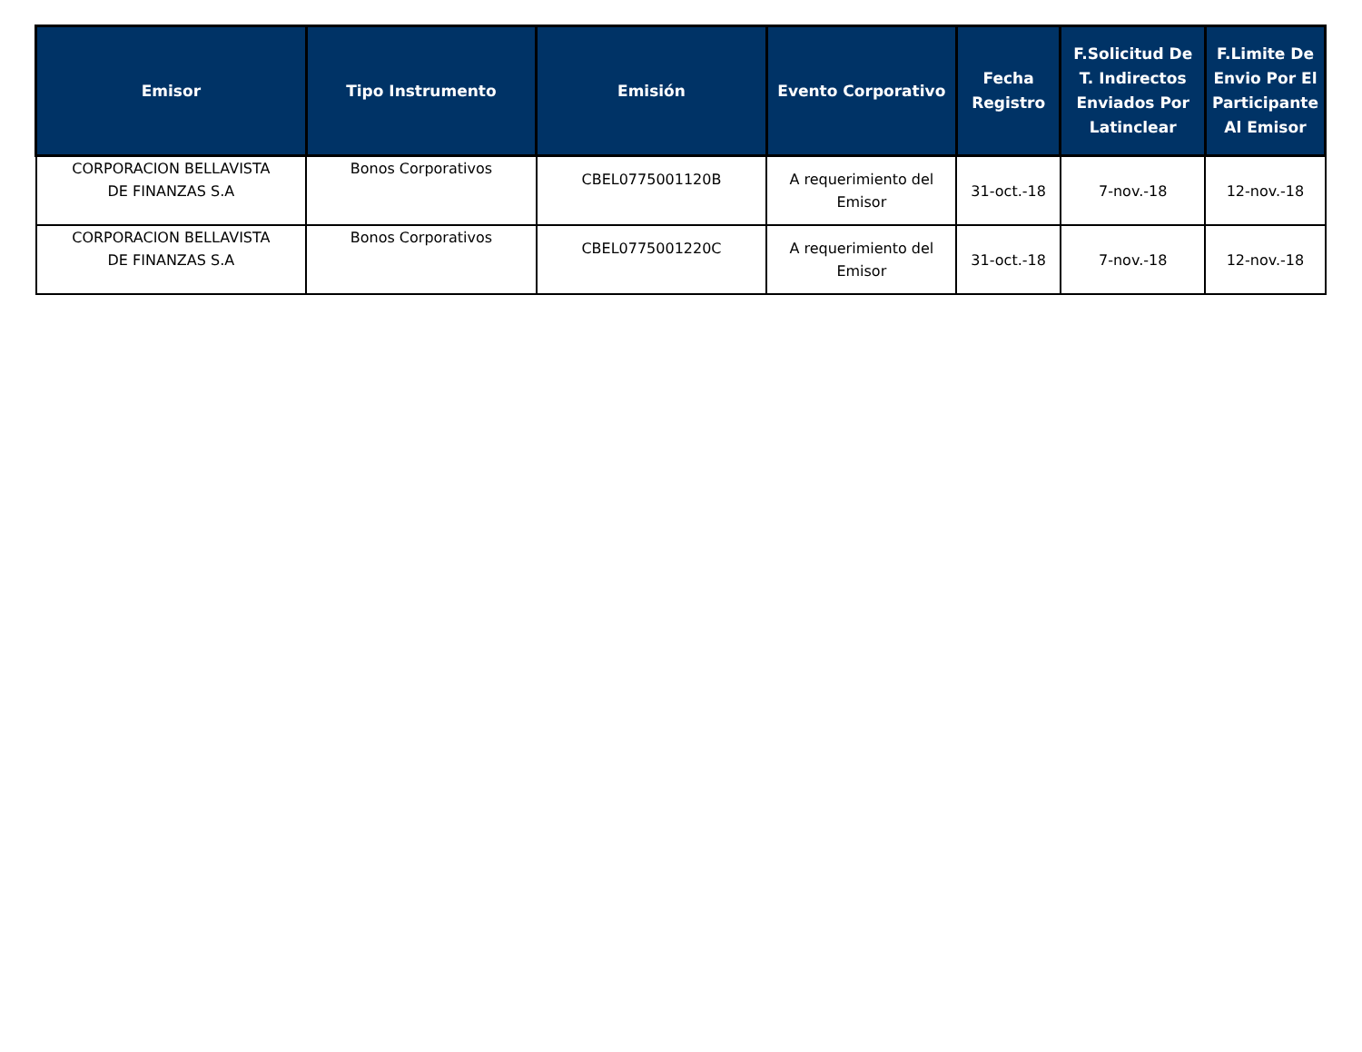| Emisor | Tipo Instrumento | Emisión | Evento Corporativo | Fecha Registro | F.Solicitud De T. Indirectos Enviados Por Latinclear | F.Limite De Envio Por El Participante Al Emisor |
| --- | --- | --- | --- | --- | --- | --- |
| CORPORACION BELLAVISTA DE FINANZAS S.A | Bonos Corporativos | CBEL0775001120B | A requerimiento del Emisor | 31-oct.-18 | 7-nov.-18 | 12-nov.-18 |
| CORPORACION BELLAVISTA DE FINANZAS S.A | Bonos Corporativos | CBEL0775001220C | A requerimiento del Emisor | 31-oct.-18 | 7-nov.-18 | 12-nov.-18 |